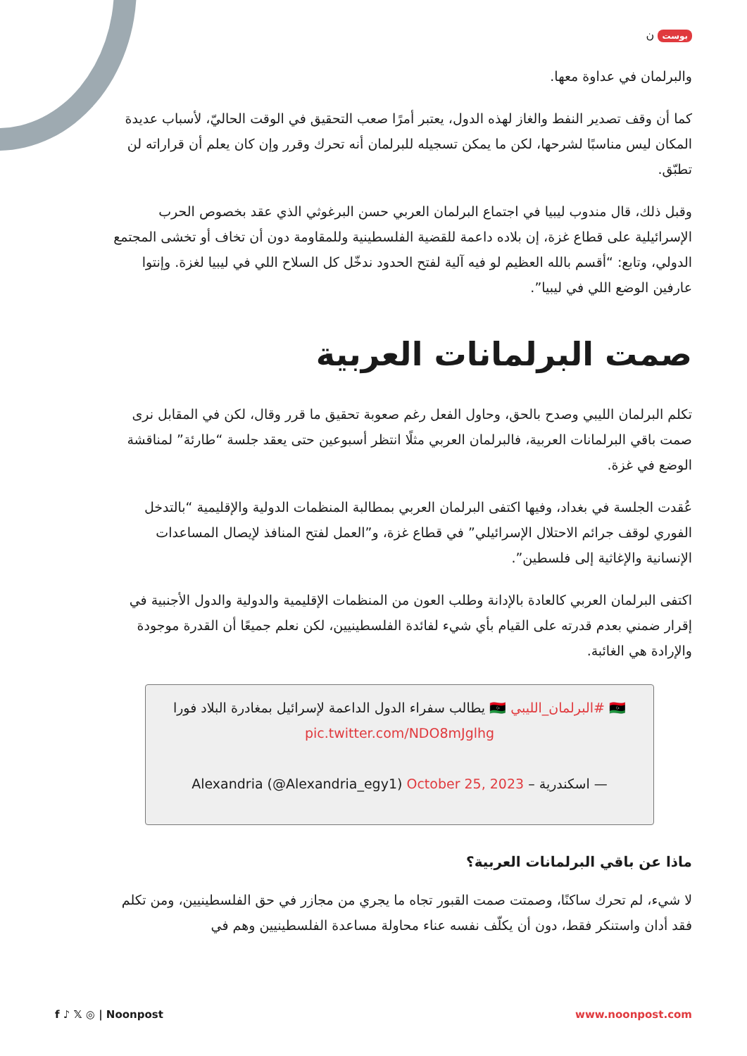بوست ن
والبرلمان في عداوة معها.
كما أن وقف تصدير النفط والغاز لهذه الدول، يعتبر أمرًا صعب التحقيق في الوقت الحاليّ، لأسباب عديدة المكان ليس مناسبًا لشرحها، لكن ما يمكن تسجيله للبرلمان أنه تحرك وقرر وإن كان يعلم أن قراراته لن تطبّق.
وقبل ذلك، قال مندوب ليبيا في اجتماع البرلمان العربي حسن البرغوثي الذي عقد بخصوص الحرب الإسرائيلية على قطاع غزة، إن بلاده داعمة للقضية الفلسطينية وللمقاومة دون أن تخاف أو تخشى المجتمع الدولي، وتابع: “أقسم بالله العظيم لو فيه آلية لفتح الحدود ندخّل كل السلاح اللي في ليبيا لغزة. وإنتوا عارفين الوضع اللي في ليبيا”.
صمت البرلمانات العربية
تكلم البرلمان الليبي وصدح بالحق، وحاول الفعل رغم صعوبة تحقيق ما قرر وقال، لكن في المقابل نرى صمت باقي البرلمانات العربية، فالبرلمان العربي مثلًا انتظر أسبوعين حتى يعقد جلسة “طارئة” لمناقشة الوضع في غزة.
عُقدت الجلسة في بغداد، وفيها اكتفى البرلمان العربي بمطالبة المنظمات الدولية والإقليمية “بالتدخل الفوري لوقف جرائم الاحتلال الإسرائيلي” في قطاع غزة، و”العمل لفتح المنافذ لإيصال المساعدات الإنسانية والإغاثية إلى فلسطين”.
اكتفى البرلمان العربي كالعادة بالإدانة وطلب العون من المنظمات الإقليمية والدولية والدول الأجنبية في إقرار ضمني بعدم قدرته على القيام بأي شيء لفائدة الفلسطينيين، لكن نعلم جميعًا أن القدرة موجودة والإرادة هي الغائبة.
🇱🇾 #البرلمان_الليبي 🇱🇾 يطالب سفراء الدول الداعمة لإسرائيل بمغادرة البلاد فورا pic.twitter.com/NDO8mJglhg
— اسكندرية – Alexandria (@Alexandria_egy1) October 25, 2023
ماذا عن باقي البرلمانات العربية؟
لا شيء، لم تحرك ساكنًا، وصمتت صمت القبور تجاه ما يجري من مجازر في حق الفلسطينيين، ومن تكلم فقد أدان واستنكر فقط، دون أن يكلّف نفسه عناء محاولة مساعدة الفلسطينيين وهم في
f ♪ 𝕏 ◎ | Noonpost www.noonpost.com